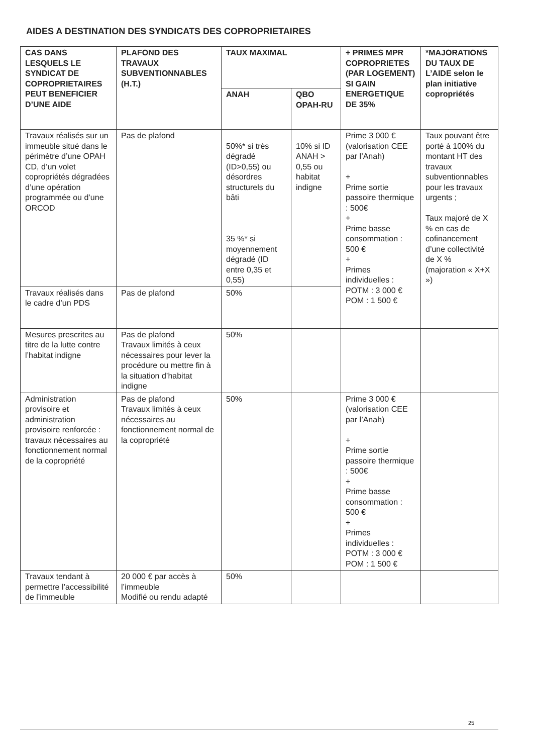AIDES A DESTINATION DES SYNDICATS DES COPROPRIETAIRES
| CAS DANS LESQUELS LE SYNDICAT DE COPROPRIETAIRES PEUT BENEFICIER D’UNE AIDE | PLAFOND DES TRAVAUX SUBVENTIONNABLES (H.T.) | TAUX MAXIMAL | | + PRIMES MPR COPROPRIETES (PAR LOGEMENT) SI GAIN ENERGETIQUE DE 35% | *MAJORATIONS DU TAUX DE L’AIDE selon le plan initiative copropriétés |
| --- | --- | --- | --- | --- | --- |
| | | ANAH | QBO OPAH-RU | | |
| Travaux réalisés sur un immeuble situé dans le périmètre d’une OPAH CD, d’un volet copropriétés dégradées d’une opération programmée ou d’une ORCOD | Pas de plafond | 50%* si très dégradé (ID>0,55) ou désordres structurels du bâti 35 %* si moyennement dégradé (ID entre 0,35 et 0,55) | 10% si ID ANAH > 0,55 ou habitat indigne | Prime 3 000 € (valorisation CEE par l’Anah) + Prime sortie passoire thermique : 500€ + Prime basse consommation : 500 € + Primes individuelles : POTM : 3 000 € POM : 1 500 € | Taux pouvant être porté à 100% du montant HT des travaux subventionnables pour les travaux urgents ; Taux majoré de X % en cas de cofinancement d’une collectivité de X % (majoration « X+X ») |
| Travaux réalisés dans le cadre d’un PDS | Pas de plafond | 50% | | | |
| Mesures prescrites au titre de la lutte contre l’habitat indigne | Pas de plafond Travaux limités à ceux nécessaires pour lever la procédure ou mettre fin à la situation d’habitat indigne | 50% | | | |
| Administration provisoire et administration provisoire renforcée : travaux nécessaires au fonctionnement normal de la copropriété | Pas de plafond Travaux limités à ceux nécessaires au fonctionnement normal de la copropriété | 50% | | Prime 3 000 € (valorisation CEE par l’Anah) + Prime sortie passoire thermique : 500€ + Prime basse consommation : 500 € + Primes individuelles : POTM : 3 000 € POM : 1 500 € | |
| Travaux tendant à permettre l’accessibilité de l’immeuble | 20 000 € par accès à l’immeuble Modifié ou rendu adapté | 50% | | | |
25